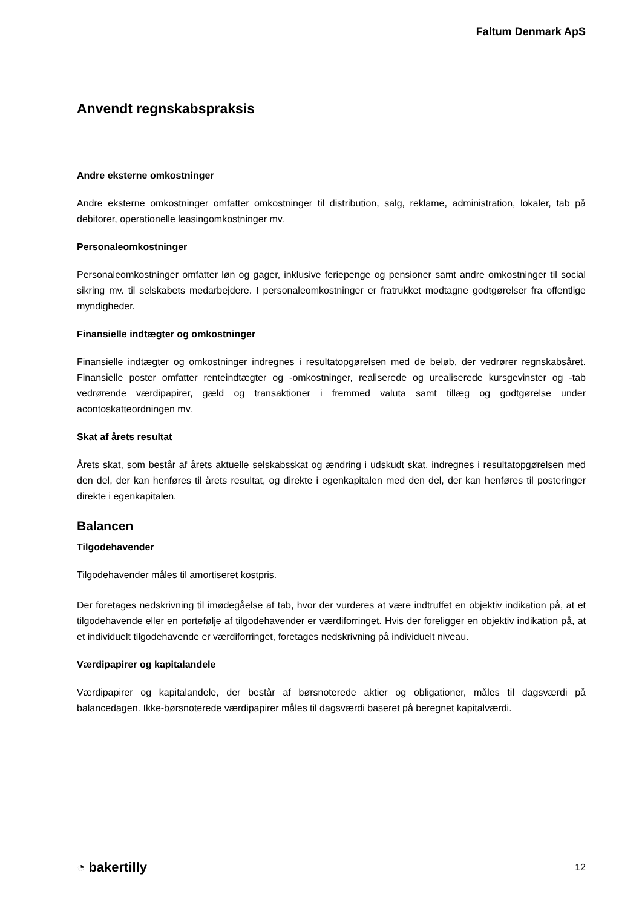Faltum Denmark ApS
Anvendt regnskabspraksis
Andre eksterne omkostninger
Andre eksterne omkostninger omfatter omkostninger til distribution, salg, reklame, administration, lokaler, tab på debitorer, operationelle leasingomkostninger mv.
Personaleomkostninger
Personaleomkostninger omfatter løn og gager, inklusive feriepenge og pensioner samt andre omkostninger til social sikring mv. til selskabets medarbejdere. I personaleomkostninger er fratrukket modtagne godtgørelser fra offentlige myndigheder.
Finansielle indtægter og omkostninger
Finansielle indtægter og omkostninger indregnes i resultatopgørelsen med de beløb, der vedrører regnskabsåret. Finansielle poster omfatter renteindtægter og -omkostninger, realiserede og urealiserede kursgevinster og -tab vedrørende værdipapirer, gæld og transaktioner i fremmed valuta samt tillæg og godtgørelse under acontoskatteordningen mv.
Skat af årets resultat
Årets skat, som består af årets aktuelle selskabsskat og ændring i udskudt skat, indregnes i resultatopgørelsen med den del, der kan henføres til årets resultat, og direkte i egenkapitalen med den del, der kan henføres til posteringer direkte i egenkapitalen.
Balancen
Tilgodehavender
Tilgodehavender måles til amortiseret kostpris.
Der foretages nedskrivning til imødegåelse af tab, hvor der vurderes at være indtruffet en objektiv indikation på, at et tilgodehavende eller en portefølje af tilgodehavender er værdiforringet. Hvis der foreligger en objektiv indikation på, at et individuelt tilgodehavende er værdiforringet, foretages nedskrivning på individuelt niveau.
Værdipapirer og kapitalandele
Værdipapirer og kapitalandele, der består af børsnoterede aktier og obligationer, måles til dagsværdi på balancedagen. Ikke-børsnoterede værdipapirer måles til dagsværdi baseret på beregnet kapitalværdi.
◔ bakertilly 12